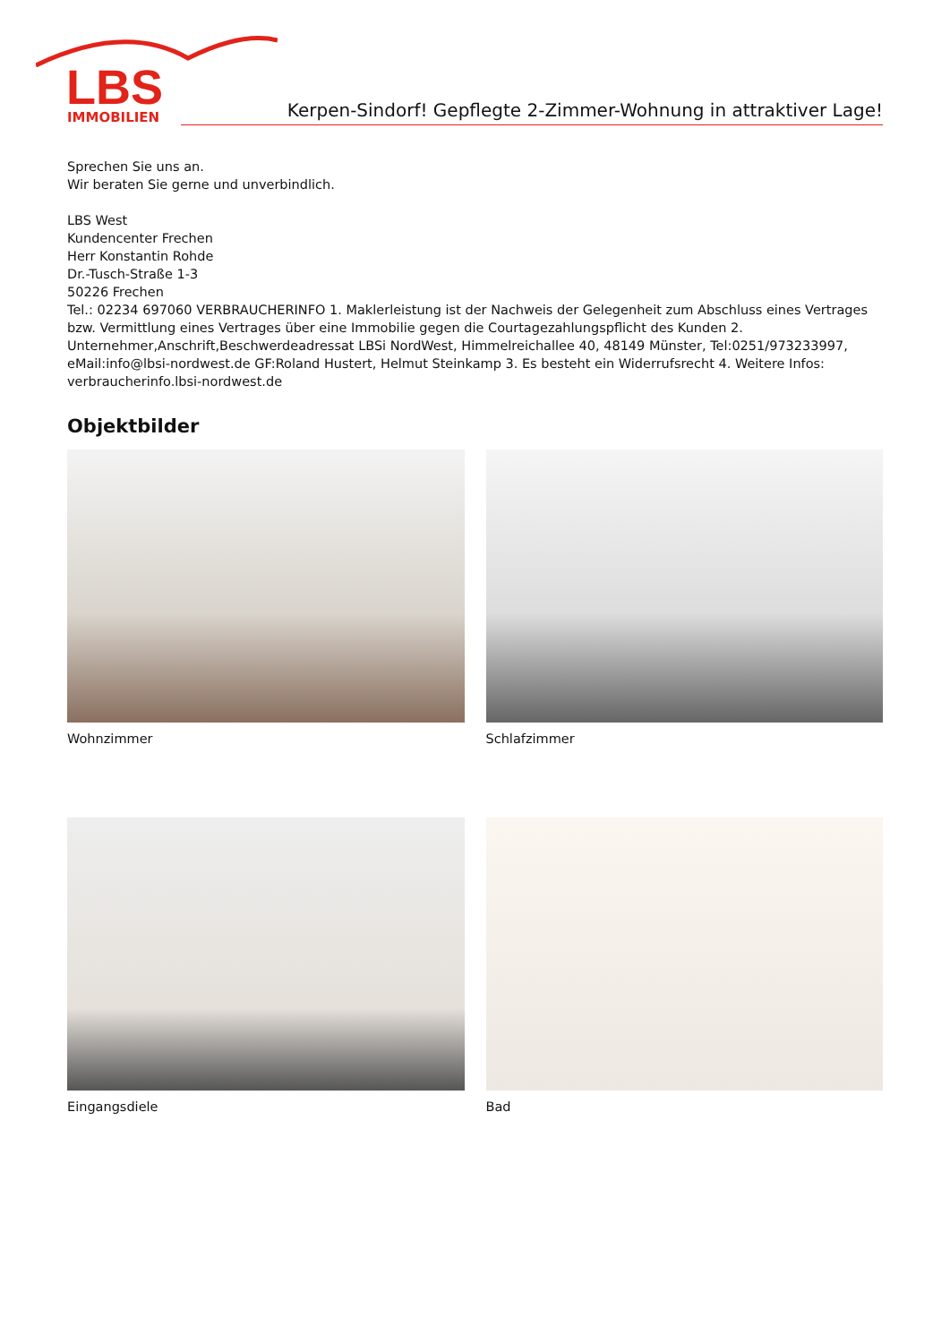LBS
IMMOBILIEN
Kerpen-Sindorf! Gepflegte 2-Zimmer-Wohnung in attraktiver Lage!
Sprechen Sie uns an.
Wir beraten Sie gerne und unverbindlich.
LBS West
Kundencenter Frechen
Herr Konstantin Rohde
Dr.-Tusch-Straße 1-3
50226 Frechen
Tel.: 02234 697060 VERBRAUCHERINFO 1. Maklerleistung ist der Nachweis der Gelegenheit zum Abschluss eines Vertrages bzw. Vermittlung eines Vertrages über eine Immobilie gegen die Courtagezahlungspflicht des Kunden 2. Unternehmer,Anschrift,Beschwerdeadressat LBSi NordWest, Himmelreichallee 40, 48149 Münster, Tel:0251/973233997, eMail:info@lbsi-nordwest.de GF:Roland Hustert, Helmut Steinkamp 3. Es besteht ein Widerrufsrecht 4. Weitere Infos: verbraucherinfo.lbsi-nordwest.de
Objektbilder
Wohnzimmer
Schlafzimmer
Eingangsdiele
Bad